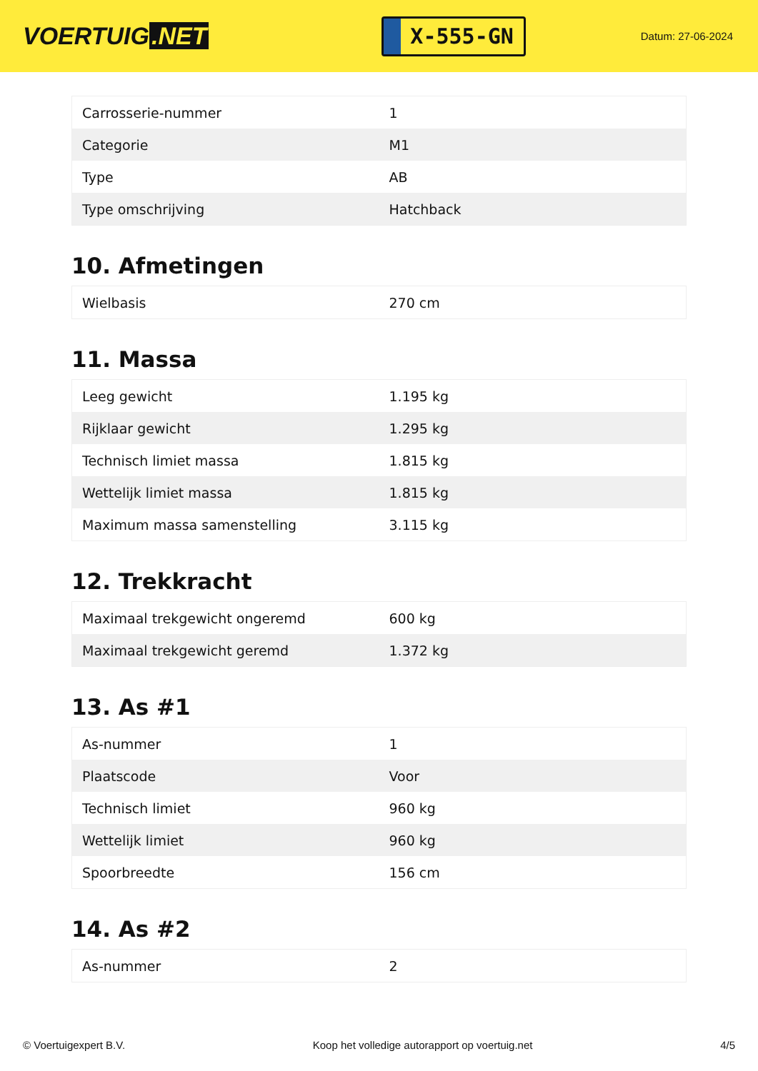VOERTUIG.NET
X-555-GN
Datum: 27-06-2024
| Carrosserie-nummer | 1 |
| Categorie | M1 |
| Type | AB |
| Type omschrijving | Hatchback |
10. Afmetingen
| Wielbasis | 270 cm |
11. Massa
| Leeg gewicht | 1.195 kg |
| Rijklaar gewicht | 1.295 kg |
| Technisch limiet massa | 1.815 kg |
| Wettelijk limiet massa | 1.815 kg |
| Maximum massa samenstelling | 3.115 kg |
12. Trekkracht
| Maximaal trekgewicht ongeremd | 600 kg |
| Maximaal trekgewicht geremd | 1.372 kg |
13. As #1
| As-nummer | 1 |
| Plaatscode | Voor |
| Technisch limiet | 960 kg |
| Wettelijk limiet | 960 kg |
| Spoorbreedte | 156 cm |
14. As #2
| As-nummer | 2 |
© Voertuigexpert B.V. Koop het volledige autorapport op voertuig.net 4/5